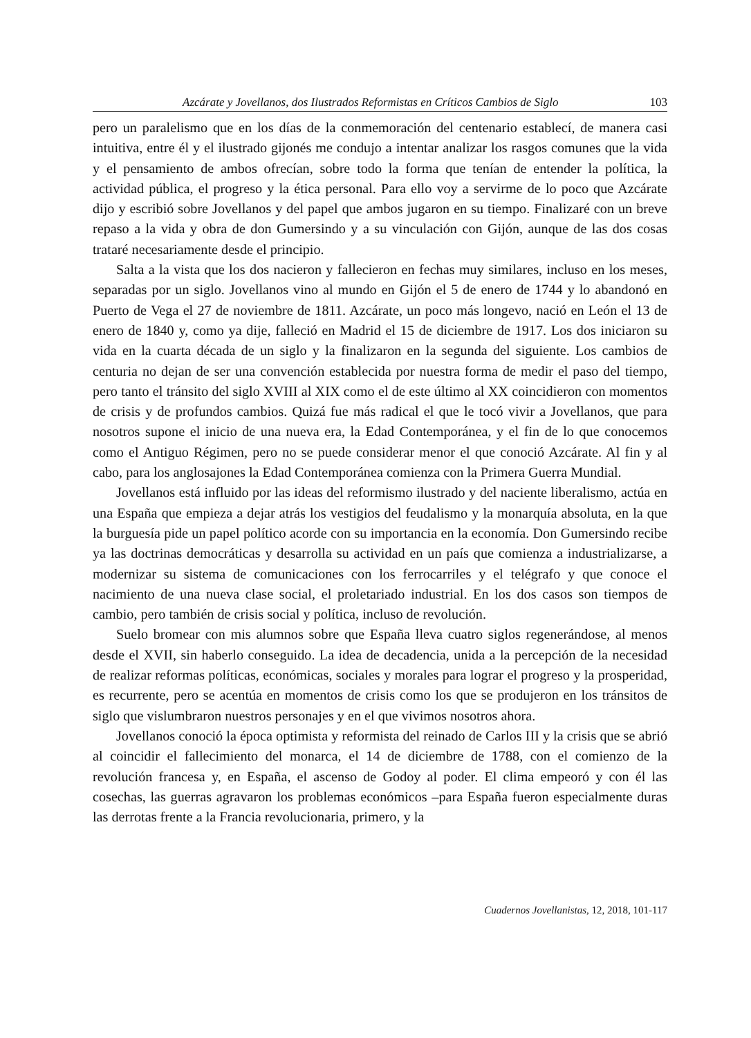Azcárate y Jovellanos, dos Ilustrados Reformistas en Críticos Cambios de Siglo 103
pero un paralelismo que en los días de la conmemoración del centenario establecí, de manera casi intuitiva, entre él y el ilustrado gijonés me condujo a intentar analizar los rasgos comunes que la vida y el pensamiento de ambos ofrecían, sobre todo la forma que tenían de entender la política, la actividad pública, el progreso y la ética personal. Para ello voy a servirme de lo poco que Azcárate dijo y escribió sobre Jovellanos y del papel que ambos jugaron en su tiempo. Finalizaré con un breve repaso a la vida y obra de don Gumersindo y a su vinculación con Gijón, aunque de las dos cosas trataré necesariamente desde el principio.
Salta a la vista que los dos nacieron y fallecieron en fechas muy similares, incluso en los meses, separadas por un siglo. Jovellanos vino al mundo en Gijón el 5 de enero de 1744 y lo abandonó en Puerto de Vega el 27 de noviembre de 1811. Azcárate, un poco más longevo, nació en León el 13 de enero de 1840 y, como ya dije, falleció en Madrid el 15 de diciembre de 1917. Los dos iniciaron su vida en la cuarta década de un siglo y la finalizaron en la segunda del siguiente. Los cambios de centuria no dejan de ser una convención establecida por nuestra forma de medir el paso del tiempo, pero tanto el tránsito del siglo XVIII al XIX como el de este último al XX coincidieron con momentos de crisis y de profundos cambios. Quizá fue más radical el que le tocó vivir a Jovellanos, que para nosotros supone el inicio de una nueva era, la Edad Contemporánea, y el fin de lo que conocemos como el Antiguo Régimen, pero no se puede considerar menor el que conoció Azcárate. Al fin y al cabo, para los anglosajones la Edad Contemporánea comienza con la Primera Guerra Mundial.
Jovellanos está influido por las ideas del reformismo ilustrado y del naciente liberalismo, actúa en una España que empieza a dejar atrás los vestigios del feudalismo y la monarquía absoluta, en la que la burguesía pide un papel político acorde con su importancia en la economía. Don Gumersindo recibe ya las doctrinas democráticas y desarrolla su actividad en un país que comienza a industrializarse, a modernizar su sistema de comunicaciones con los ferrocarriles y el telégrafo y que conoce el nacimiento de una nueva clase social, el proletariado industrial. En los dos casos son tiempos de cambio, pero también de crisis social y política, incluso de revolución.
Suelo bromear con mis alumnos sobre que España lleva cuatro siglos regenerándose, al menos desde el XVII, sin haberlo conseguido. La idea de decadencia, unida a la percepción de la necesidad de realizar reformas políticas, económicas, sociales y morales para lograr el progreso y la prosperidad, es recurrente, pero se acentúa en momentos de crisis como los que se produjeron en los tránsitos de siglo que vislumbraron nuestros personajes y en el que vivimos nosotros ahora.
Jovellanos conoció la época optimista y reformista del reinado de Carlos III y la crisis que se abrió al coincidir el fallecimiento del monarca, el 14 de diciembre de 1788, con el comienzo de la revolución francesa y, en España, el ascenso de Godoy al poder. El clima empeoró y con él las cosechas, las guerras agravaron los problemas económicos –para España fueron especialmente duras las derrotas frente a la Francia revolucionaria, primero, y la
Cuadernos Jovellanistas, 12, 2018, 101-117